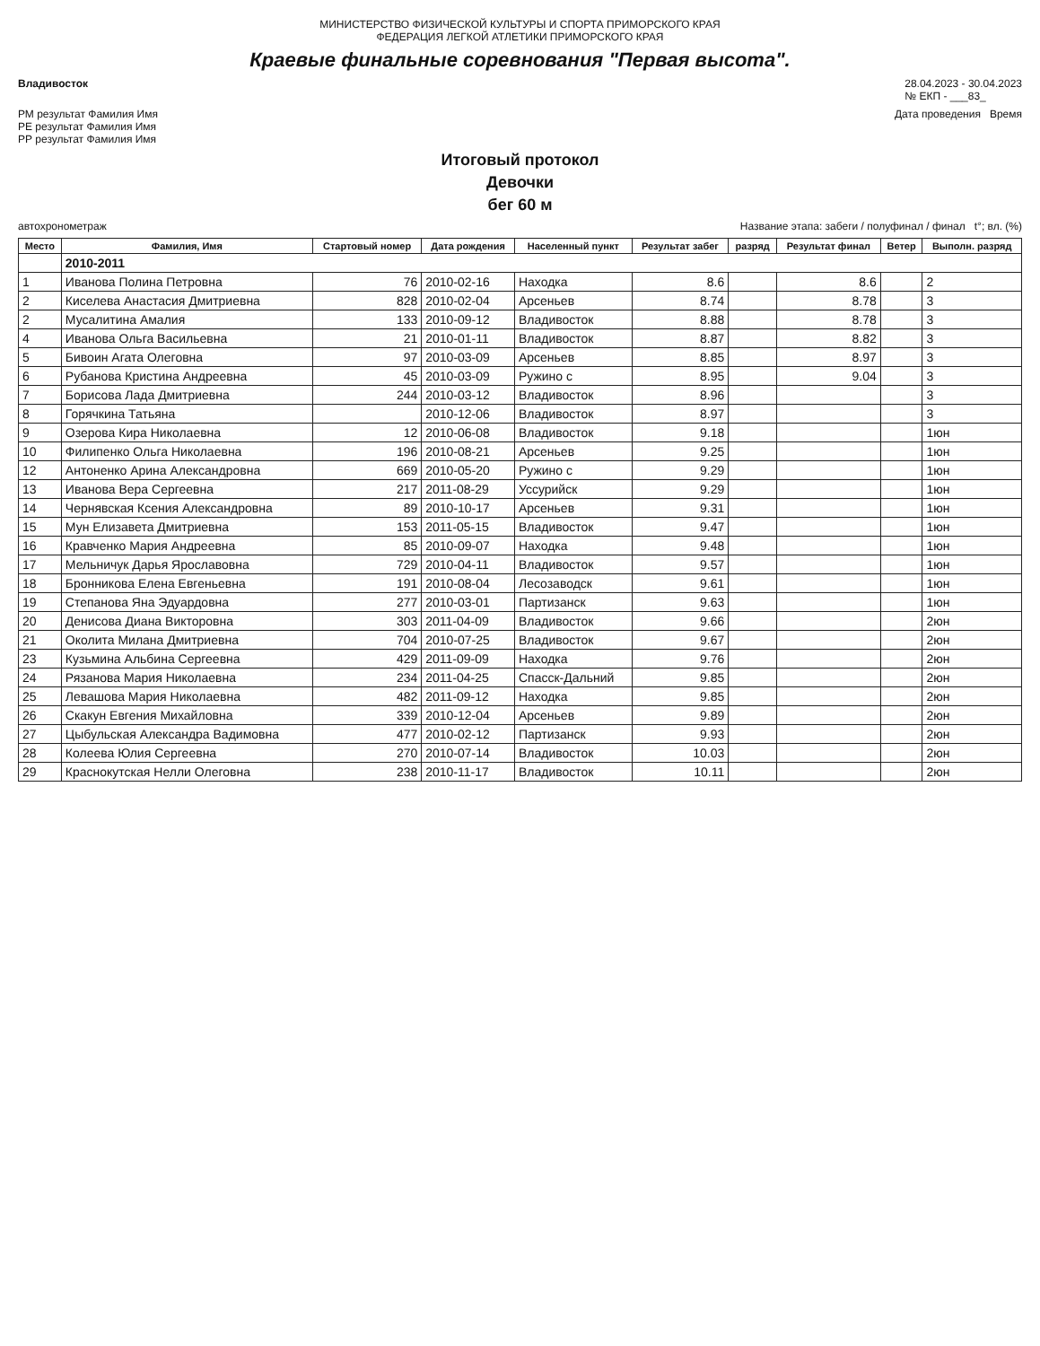МИНИСТЕРСТВО ФИЗИЧЕСКОЙ КУЛЬТУРЫ И СПОРТА ПРИМОРСКОГО КРАЯ
ФЕДЕРАЦИЯ ЛЕГКОЙ АТЛЕТИКИ ПРИМОРСКОГО КРАЯ
Краевые финальные соревнования "Первая высота".
Владивосток 28.04.2023 - 30.04.2023
№ ЕКП - ___83_
РМ результат Фамилия Имя
РЕ результат Фамилия Имя
РР результат Фамилия Имя Дата проведения Время
Итоговый протокол
Девочки
бег 60 м
автохронометраж Название этапа: забеги / полуфинал / финал t°; вл. (%)
| Место | Фамилия, Имя | Стартовый номер | Дата рождения | Населенный пункт | Результат забег | разряд | Результат финал | Ветер | Выполн. разряд |
| --- | --- | --- | --- | --- | --- | --- | --- | --- | --- |
| | 2010-2011 | | | | | | | | |
| 1 | Иванова Полина Петровна | 76 | 2010-02-16 | Находка | 8.6 | | 8.6 | | 2 |
| 2 | Киселева Анастасия Дмитриевна | 828 | 2010-02-04 | Арсеньев | 8.74 | | 8.78 | | 3 |
| 2 | Мусалитина Амалия | 133 | 2010-09-12 | Владивосток | 8.88 | | 8.78 | | 3 |
| 4 | Иванова Ольга Васильевна | 21 | 2010-01-11 | Владивосток | 8.87 | | 8.82 | | 3 |
| 5 | Бивоин Агата Олеговна | 97 | 2010-03-09 | Арсеньев | 8.85 | | 8.97 | | 3 |
| 6 | Рубанова Кристина Андреевна | 45 | 2010-03-09 | Ружино с | 8.95 | | 9.04 | | 3 |
| 7 | Борисова Лада Дмитриевна | 244 | 2010-03-12 | Владивосток | 8.96 | | | | 3 |
| 8 | Горячкина Татьяна | | 2010-12-06 | Владивосток | 8.97 | | | | 3 |
| 9 | Озерова Кира Николаевна | 12 | 2010-06-08 | Владивосток | 9.18 | | | | 1юн |
| 10 | Филипенко Ольга Николаевна | 196 | 2010-08-21 | Арсеньев | 9.25 | | | | 1юн |
| 12 | Антоненко Арина Александровна | 669 | 2010-05-20 | Ружино с | 9.29 | | | | 1юн |
| 13 | Иванова Вера Сергеевна | 217 | 2011-08-29 | Уссурийск | 9.29 | | | | 1юн |
| 14 | Чернявская Ксения Александровна | 89 | 2010-10-17 | Арсеньев | 9.31 | | | | 1юн |
| 15 | Мун Елизавета Дмитриевна | 153 | 2011-05-15 | Владивосток | 9.47 | | | | 1юн |
| 16 | Кравченко Мария Андреевна | 85 | 2010-09-07 | Находка | 9.48 | | | | 1юн |
| 17 | Мельничук Дарья Ярославовна | 729 | 2010-04-11 | Владивосток | 9.57 | | | | 1юн |
| 18 | Бронникова Елена Евгеньевна | 191 | 2010-08-04 | Лесозаводск | 9.61 | | | | 1юн |
| 19 | Степанова Яна Эдуардовна | 277 | 2010-03-01 | Партизанск | 9.63 | | | | 1юн |
| 20 | Денисова Диана Викторовна | 303 | 2011-04-09 | Владивосток | 9.66 | | | | 2юн |
| 21 | Околита Милана Дмитриевна | 704 | 2010-07-25 | Владивосток | 9.67 | | | | 2юн |
| 23 | Кузьмина Альбина Сергеевна | 429 | 2011-09-09 | Находка | 9.76 | | | | 2юн |
| 24 | Рязанова Мария Николаевна | 234 | 2011-04-25 | Спасск-Дальний | 9.85 | | | | 2юн |
| 25 | Левашова Мария Николаевна | 482 | 2011-09-12 | Находка | 9.85 | | | | 2юн |
| 26 | Скакун Евгения Михайловна | 339 | 2010-12-04 | Арсеньев | 9.89 | | | | 2юн |
| 27 | Цыбульская Александра Вадимовна | 477 | 2010-02-12 | Партизанск | 9.93 | | | | 2юн |
| 28 | Колеева Юлия Сергеевна | 270 | 2010-07-14 | Владивосток | 10.03 | | | | 2юн |
| 29 | Краснокутская Нелли Олеговна | 238 | 2010-11-17 | Владивосток | 10.11 | | | | 2юн |